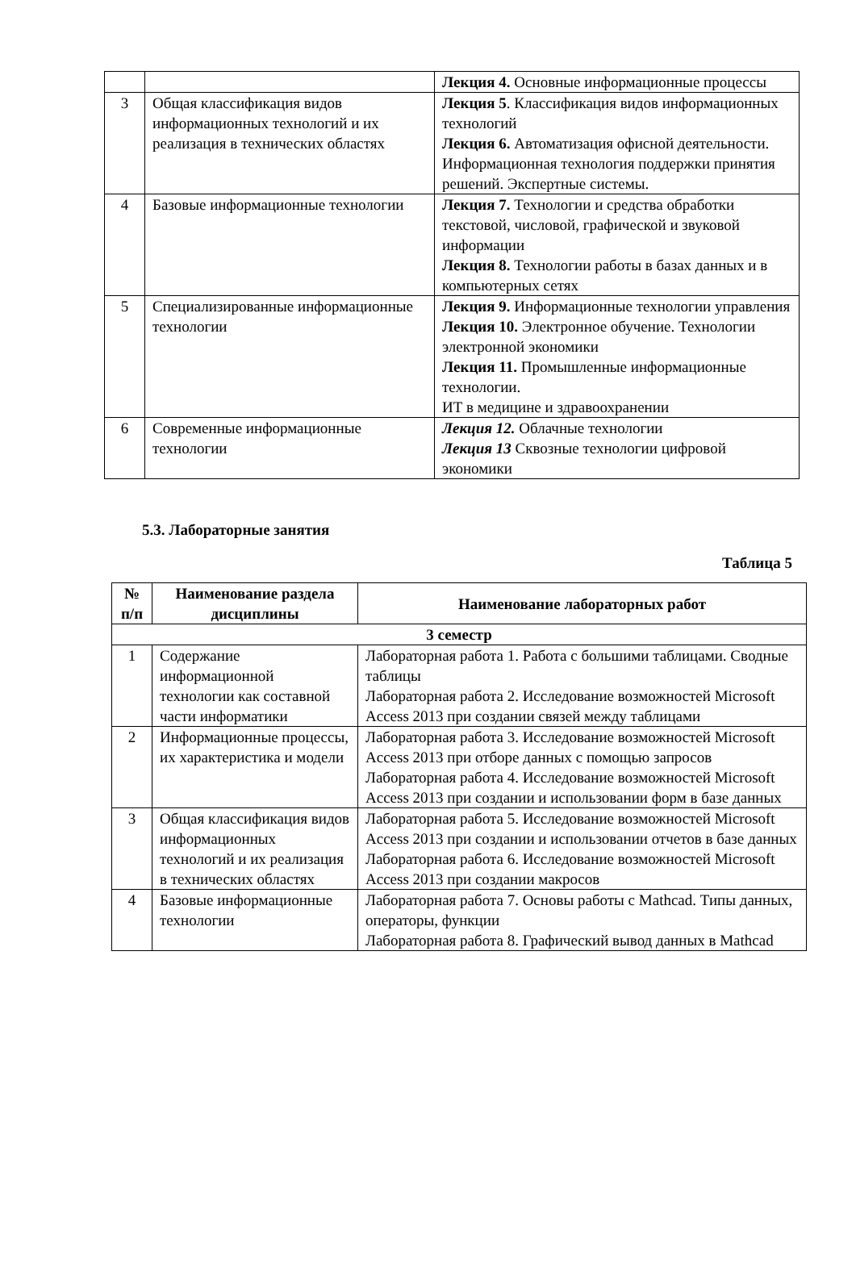| | | Лекция 4. Основные информационные процессы |
| 3 | Общая классификация видов информационных технологий и их реализация в технических областях | Лекция 5 . Классификация видов информационных технологий Лекция 6. Автоматизация офисной деятельности. Информационная технология поддержки принятия решений. Экспертные системы. |
| 4 | Базовые информационные технологии | Лекция 7. Технологии и средства обработки текстовой, числовой, графической и звуковой информации Лекция 8. Технологии работы в базах данных и в компьютерных сетях |
| 5 | Специализированные информационные технологии | Лекция 9. Информационные технологии управления Лекция 10. Электронное обучение. Технологии электронной экономики Лекция 11. Промышленные информационные технологии. ИТ в медицине и здравоохранении |
| 6 | Современные информационные технологии | Лекция 12. Облачные технологии Лекция 13 Сквозные технологии цифровой экономики |
5.3. Лабораторные занятия
Таблица 5
| № п/п | Наименование раздела дисциплины | Наименование лабораторных работ |
| --- | --- | --- |
| 3 семестр | | |
| 1 | Содержание информационной технологии как составной части информатики | Лабораторная работа 1. Работа с большими таблицами. Сводные таблицы Лабораторная работа 2. Исследование возможностей Microsoft Access 2013 при создании связей между таблицами |
| 2 | Информационные процессы, их характеристика и модели | Лабораторная работа 3. Исследование возможностей Microsoft Access 2013 при отборе данных с помощью запросов Лабораторная работа 4. Исследование возможностей Microsoft Access 2013 при создании и использовании форм в базе данных |
| 3 | Общая классификация видов информационных технологий и их реализация в технических областях | Лабораторная работа 5. Исследование возможностей Microsoft Access 2013 при создании и использовании отчетов в базе данных Лабораторная работа 6. Исследование возможностей Microsoft Access 2013 при создании макросов |
| 4 | Базовые информационные технологии | Лабораторная работа 7. Основы работы с Mathcad. Типы данных, операторы, функции Лабораторная работа 8. Графический вывод данных в Mathcad |